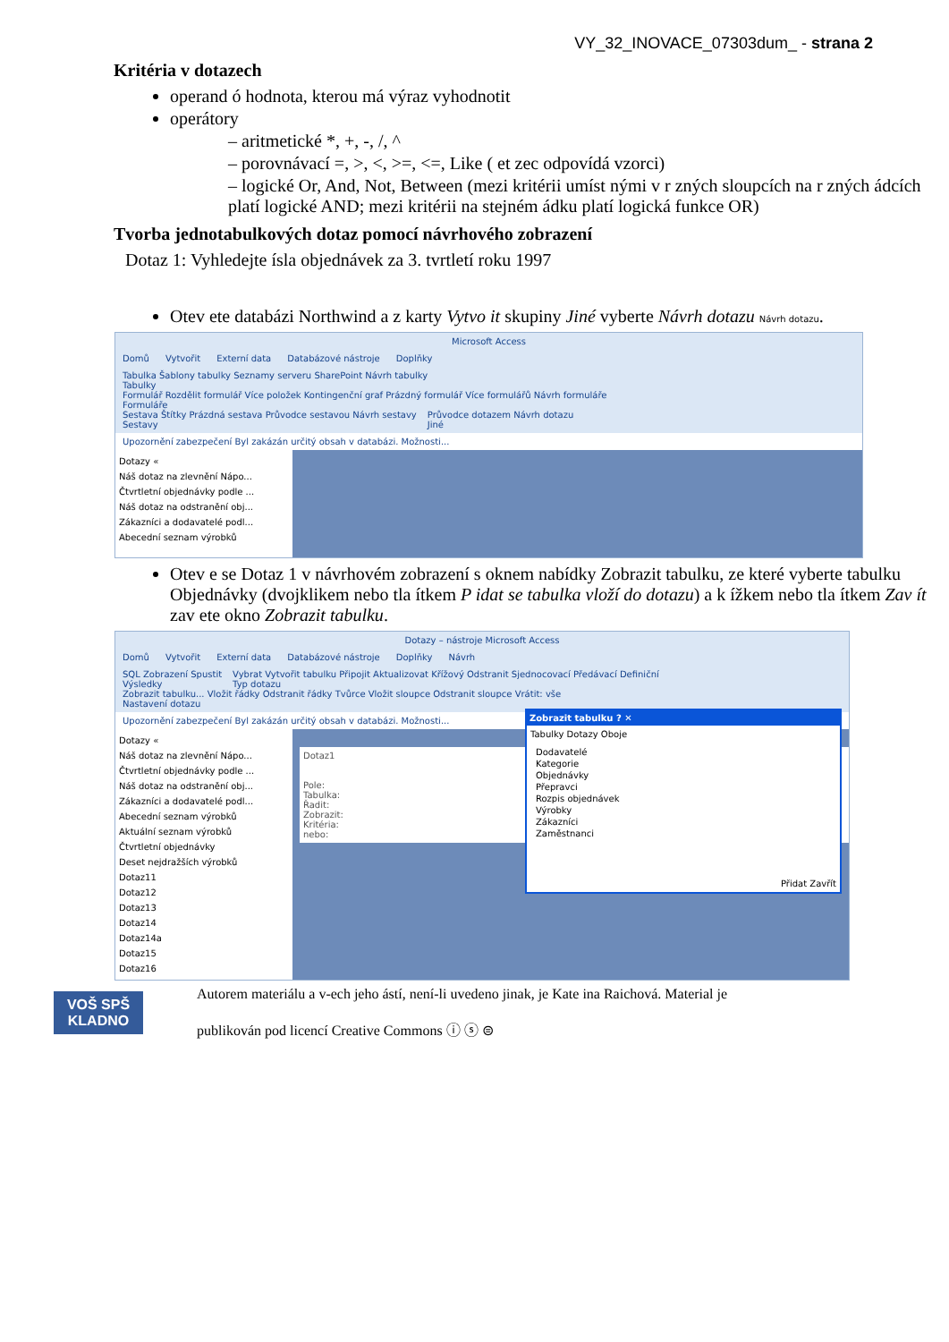VY_32_INOVACE_07303dum_ - strana 2
Kritéria v dotazech
operand ó hodnota, kterou má výraz vyhodnotit
operátory
– aritmetické *, +, -, /, ^
– porovnávací =, >, <, >=, <=, Like ( et zec odpovídá vzorci)
– logické Or, And, Not, Between (mezi kritérii umíst nými v r zných sloupcích na r zných ádcích platí logické AND; mezi kritérii na stejném ádku platí logická funkce OR)
Tvorba jednotabulkových dotaz pomocí návrhového zobrazení
Dotaz 1: Vyhledejte ísla objednávek za 3. tvrtletí roku 1997
Otev ete databázi Northwind a z karty Vytvo it skupiny Jiné vyberte Návrh dotazu Návrh dotazu.
Microsoft Access
Domů Vytvořit Externí data Databázové nástroje Doplňky
Tabulka Šablony tabulky Seznamy serveru SharePoint Návrh tabulky
Tabulky Formulář Rozdělit formulář Více položek Kontingenční graf Prázdný formulář Více formulářů Návrh formuláře
Formuláře Sestava Štítky Prázdná sestava Průvodce sestavou Návrh sestavy
Sestavy Průvodce dotazem Návrh dotazu
Jiné
Upozornění zabezpečení Byl zakázán určitý obsah v databázi. Možnosti...
Dotazy «
Náš dotaz na zlevnění Nápo...
Čtvrtletní objednávky podle ...
Náš dotaz na odstranění obj...
Zákazníci a dodavatelé podl...
Abecední seznam výrobků
Otev e se Dotaz 1 v návrhovém zobrazení s oknem nabídky Zobrazit tabulku, ze které vyberte tabulku Objednávky (dvojklikem nebo tla ítkem P idat se tabulka vloží do dotazu) a k ížkem nebo tla ítkem Zav ít zav ete okno Zobrazit tabulku.
Dotazy – nástroje Microsoft Access
Domů Vytvořit Externí data Databázové nástroje Doplňky Návrh
SQL Zobrazení Spustit
Výsledky Vybrat Vytvořit tabulku Připojit Aktualizovat Křížový Odstranit Sjednocovací Předávací Definiční
Typ dotazu Zobrazit tabulku... Vložit řádky Odstranit řádky Tvůrce Vložit sloupce Odstranit sloupce Vrátit: vše
Nastavení dotazu
Upozornění zabezpečení Byl zakázán určitý obsah v databázi. Možnosti...
Dotazy «
Náš dotaz na zlevnění Nápo...
Čtvrtletní objednávky podle ...
Náš dotaz na odstranění obj...
Zákazníci a dodavatelé podl...
Abecední seznam výrobků
Aktuální seznam výrobků
Čtvrtletní objednávky
Deset nejdražších výrobků
Dotaz11
Dotaz12
Dotaz13
Dotaz14
Dotaz14a
Dotaz15
Dotaz16
Dotaz1
Pole:
Tabulka:
Řadit:
Zobrazit:
Kritéria:
nebo:
Zobrazit tabulku ? ✕
Tabulky Dotazy Oboje
Dodavatelé
Kategorie
Objednávky
Přepravci
Rozpis objednávek
Výrobky
Zákazníci
Zaměstnanci
Přidat Zavřít
VOŠ SPŠ KLADNO
Autorem materiálu a v-ech jeho ástí, není-li uvedeno jinak, je Kate ina Raichová. Material je
publikován pod licencí Creative Commons ⓘ ⓢ ⊜